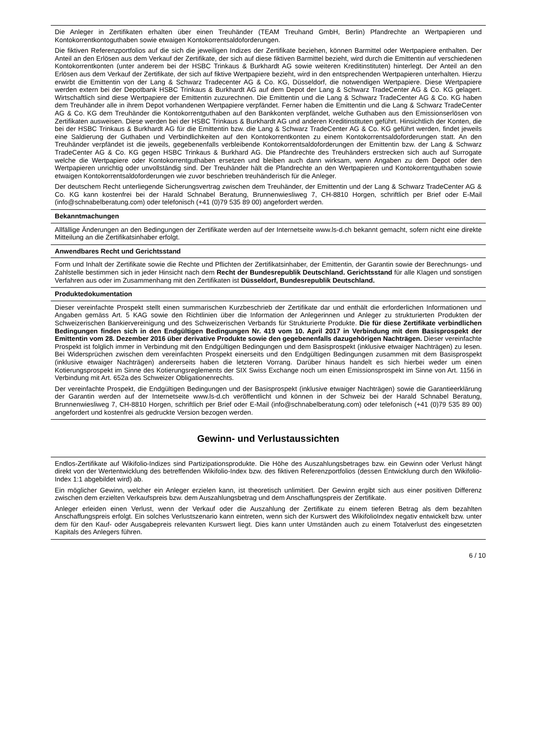Die Anleger in Zertifikaten erhalten über einen Treuhänder (TEAM Treuhand GmbH, Berlin) Pfandrechte an Wertpapieren und Kontokorrentkontoguthaben sowie etwaigen Kontokorrentsaldoforderungen.
Die fiktiven Referenzportfolios auf die sich die jeweiligen Indizes der Zertifikate beziehen, können Barmittel oder Wertpapiere enthalten. Der Anteil an den Erlösen aus dem Verkauf der Zertifikate, der sich auf diese fiktiven Barmittel bezieht, wird durch die Emittentin auf verschiedenen Kontokorrentkonten (unter anderem bei der HSBC Trinkaus & Burkhardt AG sowie weiteren Kreditinstituten) hinterlegt. Der Anteil an den Erlösen aus dem Verkauf der Zertifikate, der sich auf fiktive Wertpapiere bezieht, wird in den entsprechenden Wertpapieren unterhalten. Hierzu erwirbt die Emittentin von der Lang & Schwarz Tradecenter AG & Co. KG, Düsseldorf, die notwendigen Wertpapiere. Diese Wertpapiere werden extern bei der Depotbank HSBC Trinkaus & Burkhardt AG auf dem Depot der Lang & Schwarz TradeCenter AG & Co. KG gelagert. Wirtschaftlich sind diese Wertpapiere der Emittentin zuzurechnen. Die Emittentin und die Lang & Schwarz TradeCenter AG & Co. KG haben dem Treuhänder alle in ihrem Depot vorhandenen Wertpapiere verpfändet. Ferner haben die Emittentin und die Lang & Schwarz TradeCenter AG & Co. KG dem Treuhänder die Kontokorrentguthaben auf den Bankkonten verpfändet, welche Guthaben aus den Emissionserlösen von Zertifikaten ausweisen. Diese werden bei der HSBC Trinkaus & Burkhardt AG und anderen Kreditinstituten geführt. Hinsichtlich der Konten, die bei der HSBC Trinkaus & Burkhardt AG für die Emittentin bzw. die Lang & Schwarz TradeCenter AG & Co. KG geführt werden, findet jeweils eine Saldierung der Guthaben und Verbindlichkeiten auf den Kontokorrentkonten zu einem Kontokorrentsaldoforderungen statt. An den Treuhänder verpfändet ist die jeweils, gegebenenfalls verbleibende Kontokorrentsaldoforderungen der Emittentin bzw. der Lang & Schwarz TradeCenter AG & Co. KG gegen HSBC Trinkaus & Burkhard AG. Die Pfandrechte des Treuhänders erstrecken sich auch auf Surrogate welche die Wertpapiere oder Kontokorrentguthaben ersetzen und bleiben auch dann wirksam, wenn Angaben zu dem Depot oder den Wertpapieren unrichtig oder unvollständig sind. Der Treuhänder hält die Pfandrechte an den Wertpapieren und Kontokorrentguthaben sowie etwaigen Kontokorrentsaldoforderungen wie zuvor beschrieben treuhänderisch für die Anleger.
Der deutschem Recht unterliegende Sicherungsvertrag zwischen dem Treuhänder, der Emittentin und der Lang & Schwarz TradeCenter AG & Co. KG kann kostenfrei bei der Harald Schnabel Beratung, Brunnenwiesliweg 7, CH-8810 Horgen, schriftlich per Brief oder E-Mail (info@schnabelberatung.com) oder telefonisch (+41 (0)79 535 89 00) angefordert werden.
Bekanntmachungen
Allfällige Änderungen an den Bedingungen der Zertifikate werden auf der Internetseite www.ls-d.ch bekannt gemacht, sofern nicht eine direkte Mitteilung an die Zertifikatsinhaber erfolgt.
Anwendbares Recht und Gerichtsstand
Form und Inhalt der Zertifikate sowie die Rechte und Pflichten der Zertifikatsinhaber, der Emittentin, der Garantin sowie der Berechnungs- und Zahlstelle bestimmen sich in jeder Hinsicht nach dem Recht der Bundesrepublik Deutschland. Gerichtsstand für alle Klagen und sonstigen Verfahren aus oder im Zusammenhang mit den Zertifikaten ist Düsseldorf, Bundesrepublik Deutschland.
Produktedokumentation
Dieser vereinfachte Prospekt stellt einen summarischen Kurzbeschrieb der Zertifikate dar und enthält die erforderlichen Informationen und Angaben gemäss Art. 5 KAG sowie den Richtlinien über die Information der Anlegerinnen und Anleger zu strukturierten Produkten der Schweizerischen Bankiervereinigung und des Schweizerischen Verbands für Strukturierte Produkte. Die für diese Zertifikate verbindlichen Bedingungen finden sich in den Endgültigen Bedingungen Nr. 419 vom 10. April 2017 in Verbindung mit dem Basisprospekt der Emittentin vom 28. Dezember 2016 über derivative Produkte sowie den gegebenenfalls dazugehörigen Nachträgen. Dieser vereinfachte Prospekt ist folglich immer in Verbindung mit den Endgültigen Bedingungen und dem Basisprospekt (inklusive etwaiger Nachträgen) zu lesen. Bei Widersprüchen zwischen dem vereinfachten Prospekt einerseits und den Endgültigen Bedingungen zusammen mit dem Basisprospekt (inklusive etwaiger Nachträgen) andererseits haben die letzteren Vorrang. Darüber hinaus handelt es sich hierbei weder um einen Kotierungsprospekt im Sinne des Kotierungsreglements der SIX Swiss Exchange noch um einen Emissionsprospekt im Sinne von Art. 1156 in Verbindung mit Art. 652a des Schweizer Obligationenrechts.
Der vereinfachte Prospekt, die Endgültigen Bedingungen und der Basisprospekt (inklusive etwaiger Nachträgen) sowie die Garantieerklärung der Garantin werden auf der Internetseite www.ls-d.ch veröffentlicht und können in der Schweiz bei der Harald Schnabel Beratung, Brunnenwiesliweg 7, CH-8810 Horgen, schriftlich per Brief oder E-Mail (info@schnabelberatung.com) oder telefonisch (+41 (0)79 535 89 00) angefordert und kostenfrei als gedruckte Version bezogen werden.
Gewinn- und Verlustaussichten
Endlos-Zertifikate auf Wikifolio-Indizes sind Partizipationsprodukte. Die Höhe des Auszahlungsbetrages bzw. ein Gewinn oder Verlust hängt direkt von der Wertentwicklung des betreffenden Wikifolio-Index bzw. des fiktiven Referenzportfolios (dessen Entwicklung durch den Wikifolio-Index 1:1 abgebildet wird) ab.
Ein möglicher Gewinn, welcher ein Anleger erzielen kann, ist theoretisch unlimitiert. Der Gewinn ergibt sich aus einer positiven Differenz zwischen dem erzielten Verkaufspreis bzw. dem Auszahlungsbetrag und dem Anschaffungspreis der Zertifikate.
Anleger erleiden einen Verlust, wenn der Verkauf oder die Auszahlung der Zertifikate zu einem tieferen Betrag als dem bezahlten Anschaffungspreis erfolgt. Ein solches Verlustszenario kann eintreten, wenn sich der Kurswert des WikifolioIndex negativ entwickelt bzw. unter dem für den Kauf- oder Ausgabepreis relevanten Kurswert liegt. Dies kann unter Umständen auch zu einem Totalverlust des eingesetzten Kapitals des Anlegers führen.
6 / 10